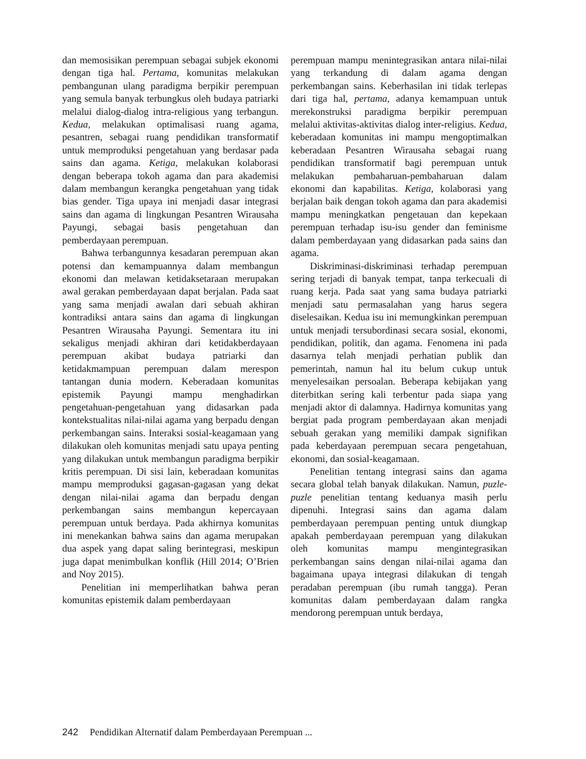dan memosisikan perempuan sebagai subjek ekonomi dengan tiga hal. Pertama, komunitas melakukan pembangunan ulang paradigma berpikir perempuan yang semula banyak terbungkus oleh budaya patriarki melalui dialog-dialog intra-religious yang terbangun. Kedua, melakukan optimalisasi ruang agama, pesantren, sebagai ruang pendidikan transformatif untuk memproduksi pengetahuan yang berdasar pada sains dan agama. Ketiga, melakukan kolaborasi dengan beberapa tokoh agama dan para akademisi dalam membangun kerangka pengetahuan yang tidak bias gender. Tiga upaya ini menjadi dasar integrasi sains dan agama di lingkungan Pesantren Wirausaha Payungi, sebagai basis pengetahuan dan pemberdayaan perempuan.
Bahwa terbangunnya kesadaran perempuan akan potensi dan kemampuannya dalam membangun ekonomi dan melawan ketidaksetaraan merupakan awal gerakan pemberdayaan dapat berjalan. Pada saat yang sama menjadi awalan dari sebuah akhiran kontradiksi antara sains dan agama di lingkungan Pesantren Wirausaha Payungi. Sementara itu ini sekaligus menjadi akhiran dari ketidakberdayaan perempuan akibat budaya patriarki dan ketidakmampuan perempuan dalam merespon tantangan dunia modern. Keberadaan komunitas epistemik Payungi mampu menghadirkan pengetahuan-pengetahuan yang didasarkan pada kontekstualitas nilai-nilai agama yang berpadu dengan perkembangan sains. Interaksi sosial-keagamaan yang dilakukan oleh komunitas menjadi satu upaya penting yang dilakukan untuk membangun paradigma berpikir kritis perempuan. Di sisi lain, keberadaan komunitas mampu memproduksi gagasan-gagasan yang dekat dengan nilai-nilai agama dan berpadu dengan perkembangan sains membangun kepercayaan perempuan untuk berdaya. Pada akhirnya komunitas ini menekankan bahwa sains dan agama merupakan dua aspek yang dapat saling berintegrasi, meskipun juga dapat menimbulkan konflik (Hill 2014; O’Brien and Noy 2015).
Penelitian ini memperlihatkan bahwa peran komunitas epistemik dalam pemberdayaan
perempuan mampu menintegrasikan antara nilai-nilai yang terkandung di dalam agama dengan perkembangan sains. Keberhasilan ini tidak terlepas dari tiga hal, pertama, adanya kemampuan untuk merekonstruksi paradigma berpikir perempuan melalui aktivitas-aktivitas dialog inter-religius. Kedua, keberadaan komunitas ini mampu mengoptimalkan keberadaan Pesantren Wirausaha sebagai ruang pendidikan transformatif bagi perempuan untuk melakukan pembaharuan-pembaharuan dalam ekonomi dan kapabilitas. Ketiga, kolaborasi yang berjalan baik dengan tokoh agama dan para akademisi mampu meningkatkan pengetauan dan kepekaan perempuan terhadap isu-isu gender dan feminisme dalam pemberdayaan yang didasarkan pada sains dan agama.
Diskriminasi-diskriminasi terhadap perempuan sering terjadi di banyak tempat, tanpa terkecuali di ruang kerja. Pada saat yang sama budaya patriarki menjadi satu permasalahan yang harus segera diselesaikan. Kedua isu ini memungkinkan perempuan untuk menjadi tersubordinasi secara sosial, ekonomi, pendidikan, politik, dan agama. Fenomena ini pada dasarnya telah menjadi perhatian publik dan pemerintah, namun hal itu belum cukup untuk menyelesaikan persoalan. Beberapa kebijakan yang diterbitkan sering kali terbentur pada siapa yang menjadi aktor di dalamnya. Hadirnya komunitas yang bergiat pada program pemberdayaan akan menjadi sebuah gerakan yang memiliki dampak signifikan pada keberdayaan perempuan secara pengetahuan, ekonomi, dan sosial-keagamaan.
Penelitian tentang integrasi sains dan agama secara global telah banyak dilakukan. Namun, puzle-puzle penelitian tentang keduanya masih perlu dipenuhi. Integrasi sains dan agama dalam pemberdayaan perempuan penting untuk diungkap apakah pemberdayaan perempuan yang dilakukan oleh komunitas mampu mengintegrasikan perkembangan sains dengan nilai-nilai agama dan bagaimana upaya integrasi dilakukan di tengah peradaban perempuan (ibu rumah tangga). Peran komunitas dalam pemberdayaan dalam rangka mendorong perempuan untuk berdaya,
242 Pendidikan Alternatif dalam Pemberdayaan Perempuan ...